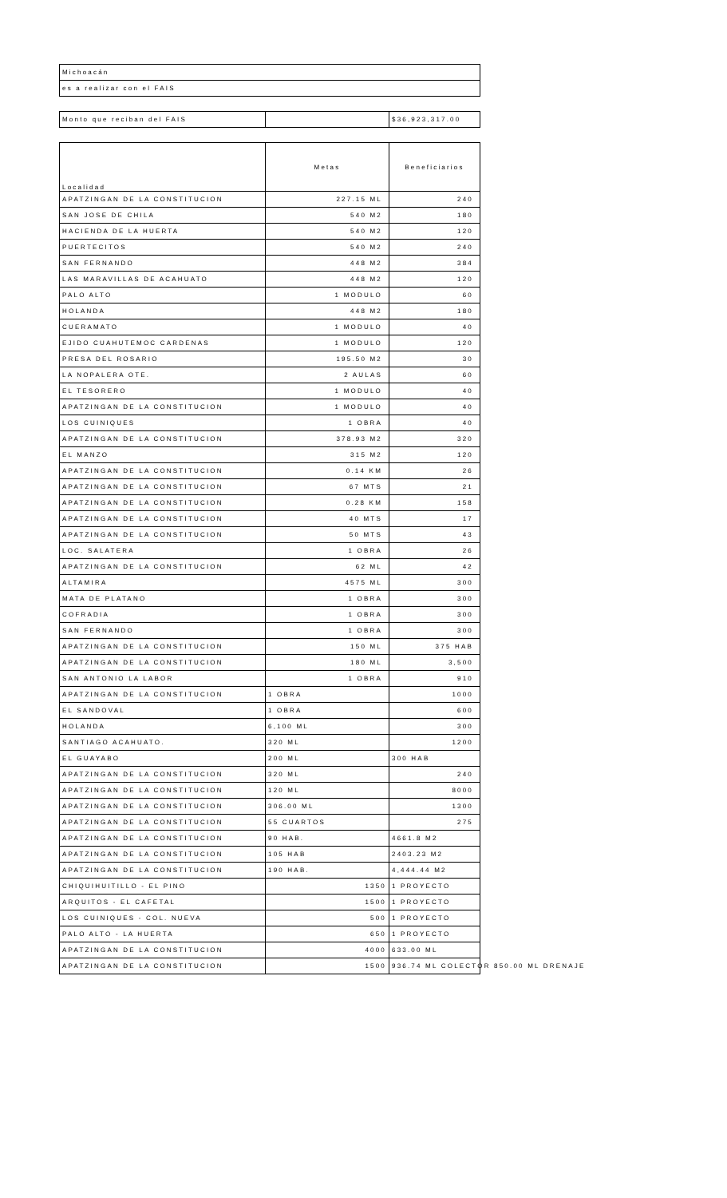| Michoacán |
| es a realizar con el FAIS |
| Monto que reciban del FAIS | | $36,923,317.00 |
| Localidad | Metas | Beneficiarios |
| --- | --- | --- |
| APATZINGAN DE LA CONSTITUCION | 227.15 ML | 240 |
| SAN JOSE DE CHILA | 540 M2 | 180 |
| HACIENDA DE LA HUERTA | 540 M2 | 120 |
| PUERTECITOS | 540 M2 | 240 |
| SAN FERNANDO | 448 M2 | 384 |
| LAS MARAVILLAS DE ACAHUATO | 448 M2 | 120 |
| PALO ALTO | 1 MODULO | 60 |
| HOLANDA | 448 M2 | 180 |
| CUERAMATO | 1 MODULO | 40 |
| EJIDO CUAHUTEMOC CARDENAS | 1 MODULO | 120 |
| PRESA DEL ROSARIO | 195.50 M2 | 30 |
| LA NOPALERA OTE. | 2 AULAS | 60 |
| EL TESORERO | 1 MODULO | 40 |
| APATZINGAN DE LA CONSTITUCION | 1 MODULO | 40 |
| LOS CUINIQUES | 1 OBRA | 40 |
| APATZINGAN DE LA CONSTITUCION | 378.93 M2 | 320 |
| EL MANZO | 315 M2 | 120 |
| APATZINGAN DE LA CONSTITUCION | 0.14 KM | 26 |
| APATZINGAN DE LA CONSTITUCION | 67 MTS | 21 |
| APATZINGAN DE LA CONSTITUCION | 0.28 KM | 158 |
| APATZINGAN DE LA CONSTITUCION | 40 MTS | 17 |
| APATZINGAN DE LA CONSTITUCION | 50 MTS | 43 |
| LOC. SALATERA | 1 OBRA | 26 |
| APATZINGAN DE LA CONSTITUCION | 62 ML | 42 |
| ALTAMIRA | 4575 ML | 300 |
| MATA DE PLATANO | 1 OBRA | 300 |
| COFRADIA | 1 OBRA | 300 |
| SAN FERNANDO | 1 OBRA | 300 |
| APATZINGAN DE LA CONSTITUCION | 150 ML | 375 HAB |
| APATZINGAN DE LA CONSTITUCION | 180 ML | 3,500 |
| SAN ANTONIO LA LABOR | 1 OBRA | 910 |
| APATZINGAN DE LA CONSTITUCION | 1 OBRA | 1000 |
| EL SANDOVAL | 1 OBRA | 600 |
| HOLANDA | 6,100 ML | 300 |
| SANTIAGO ACAHUATO. | 320 ML | 1200 |
| EL GUAYABO | 200 ML | 300 HAB |
| APATZINGAN DE LA CONSTITUCION | 320 ML | 240 |
| APATZINGAN DE LA CONSTITUCION | 120 ML | 8000 |
| APATZINGAN DE LA CONSTITUCION | 306.00 ML | 1300 |
| APATZINGAN DE LA CONSTITUCION | 55 CUARTOS | 275 |
| APATZINGAN DE LA CONSTITUCION | 90 HAB. | 4661.8 M2 |
| APATZINGAN DE LA CONSTITUCION | 105 HAB | 2403.23 M2 |
| APATZINGAN DE LA CONSTITUCION | 190 HAB. | 4,444.44 M2 |
| CHIQUIHUITILLO - EL PINO | 1350 | 1 PROYECTO |
| ARQUITOS - EL CAFETAL | 1500 | 1 PROYECTO |
| LOS CUINIQUES - COL. NUEVA | 500 | 1 PROYECTO |
| PALO ALTO - LA HUERTA | 650 | 1 PROYECTO |
| APATZINGAN DE LA CONSTITUCION | 4000 | 633.00 ML |
| APATZINGAN DE LA CONSTITUCION | 1500 | 936.74 ML COLECTOR 850.00 ML DRENAJE |